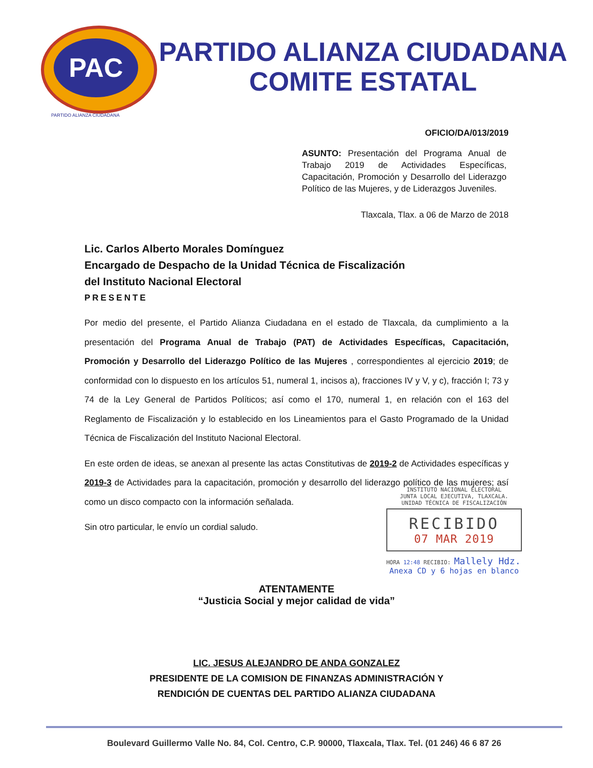PAC
PARTIDO ALIANZA CIUDADANA
COMITE ESTATAL
PARTIDO ALIANZA CIUDADANA
OFICIO/DA/013/2019
ASUNTO: Presentación del Programa Anual de Trabajo 2019 de Actividades Específicas, Capacitación, Promoción y Desarrollo del Liderazgo Político de las Mujeres, y de Liderazgos Juveniles.
Tlaxcala, Tlax. a 06 de Marzo de 2018
Lic. Carlos Alberto Morales Domínguez
Encargado de Despacho de la Unidad Técnica de Fiscalización
del Instituto Nacional Electoral
PRESENTE
Por medio del presente, el Partido Alianza Ciudadana en el estado de Tlaxcala, da cumplimiento a la presentación del Programa Anual de Trabajo (PAT) de Actividades Específicas, Capacitación, Promoción y Desarrollo del Liderazgo Político de las Mujeres , correspondientes al ejercicio 2019; de conformidad con lo dispuesto en los artículos 51, numeral 1, incisos a), fracciones IV y V, y c), fracción I; 73 y 74 de la Ley General de Partidos Políticos; así como el 170, numeral 1, en relación con el 163 del Reglamento de Fiscalización y lo establecido en los Lineamientos para el Gasto Programado de la Unidad Técnica de Fiscalización del Instituto Nacional Electoral.
En este orden de ideas, se anexan al presente las actas Constitutivas de 2019-2 de Actividades específicas y 2019-3 de Actividades para la capacitación, promoción y desarrollo del liderazgo político de las mujeres; así como un disco compacto con la información señalada.
Sin otro particular, le envío un cordial saludo.
ATENTAMENTE
“Justicia Social y mejor calidad de vida”
LIC. JESUS ALEJANDRO DE ANDA GONZALEZ
PRESIDENTE DE LA COMISION DE FINANZAS ADMINISTRACIÓN Y
RENDICIÓN DE CUENTAS DEL PARTIDO ALIANZA CIUDADANA
INSTITUTO NACIONAL ELECTORAL
JUNTA LOCAL EJECUTIVA, TLAXCALA.
UNIDAD TÉCNICA DE FISCALIZACIÓN
RECIBIDO
07 MAR 2019
HORA 12:48 RECIBIO: Mallely Hdz.
Anexa CD y 6 hojas en blanco
Boulevard Guillermo Valle No. 84, Col. Centro, C.P. 90000, Tlaxcala, Tlax. Tel. (01 246) 46 6 87 26